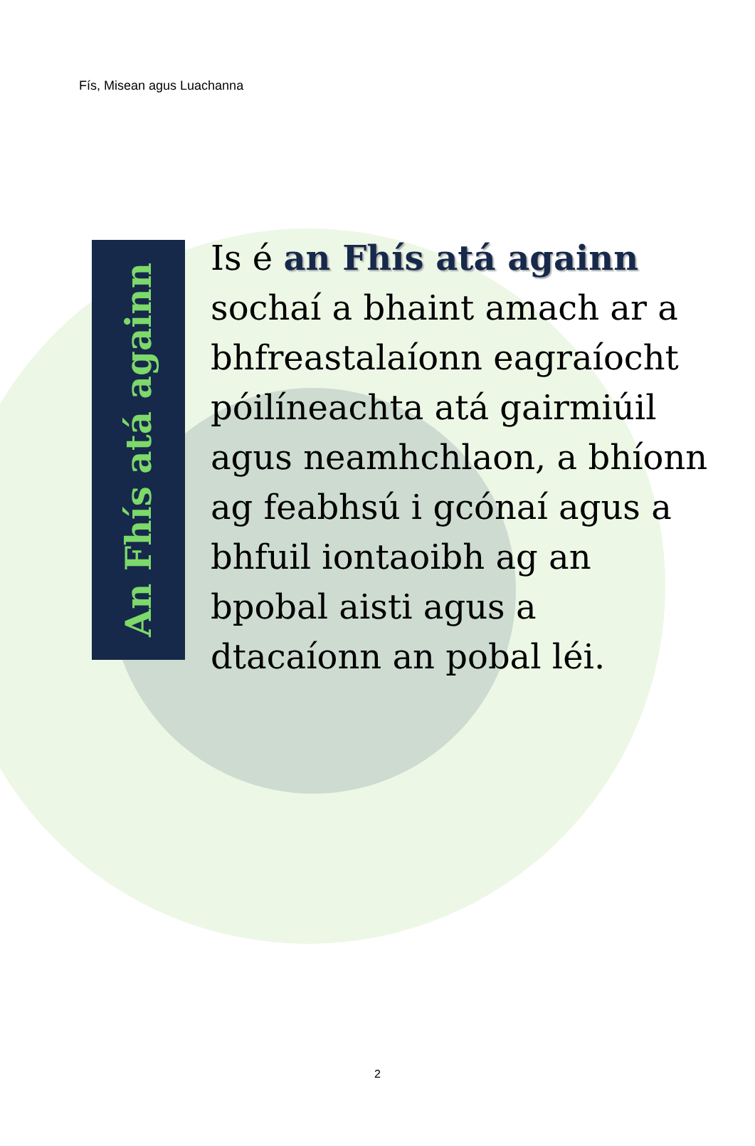Fís, Misean agus Luachanna
An Fhís atá againn
Is é an Fhís atá againn sochaí a bhaint amach ar a bhfreastalaíonn eagraíocht póilíneachta atá gairmiúil agus neamhchlaon, a bhíonn ag feabhsú i gcónaí agus a bhfuil iontaoibh ag an bpobal aisti agus a dtacaíonn an pobal léi.
2